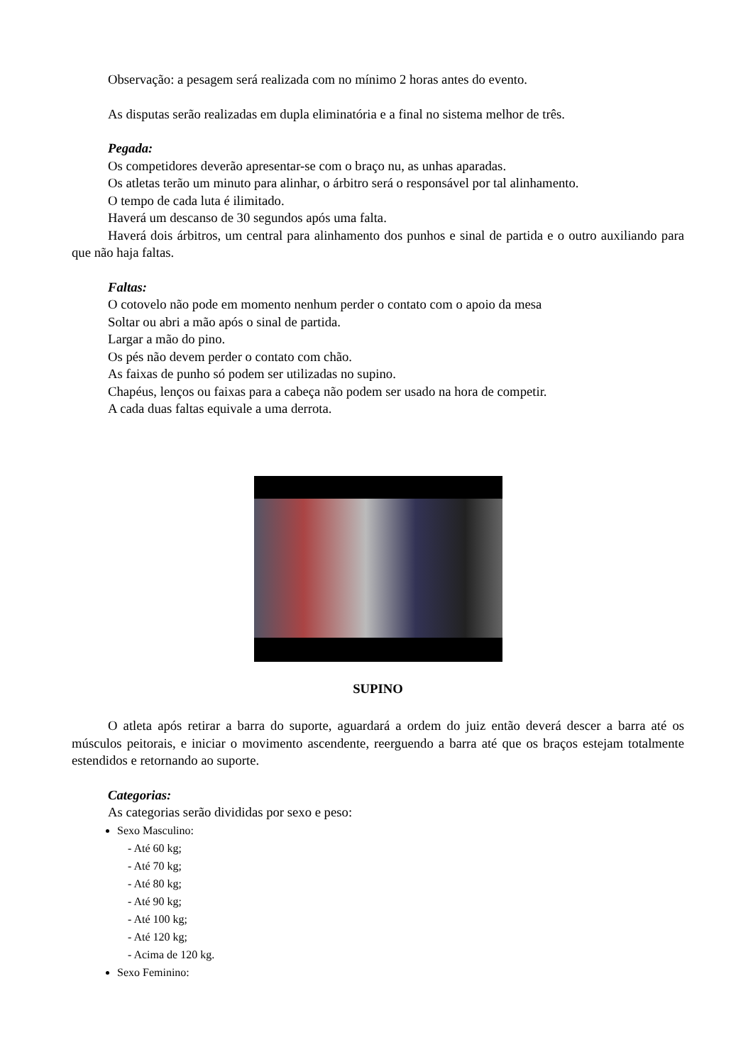Observação: a pesagem será realizada com no mínimo 2 horas antes do evento.
As disputas serão realizadas em dupla eliminatória e a final no sistema melhor de três.
Pegada:
Os competidores deverão apresentar-se com o braço nu, as unhas aparadas.
Os atletas terão um minuto para alinhar, o árbitro será o responsável por tal alinhamento.
O tempo de cada luta é ilimitado.
Haverá um descanso de 30 segundos após uma falta.
Haverá dois árbitros, um central para alinhamento dos punhos e sinal de partida e o outro auxiliando para que não haja faltas.
Faltas:
O cotovelo não pode em momento nenhum perder o contato com o apoio da mesa
Soltar ou abri a mão após o sinal de partida.
Largar a mão do pino.
Os pés não devem perder o contato com chão.
As faixas de punho só podem ser utilizadas no supino.
Chapéus, lenços ou faixas para a cabeça não podem ser usado na hora de competir.
A cada duas faltas equivale a uma derrota.
SUPINO
O atleta após retirar a barra do suporte, aguardará a ordem do juiz então deverá descer a barra até os músculos peitorais, e iniciar o movimento ascendente, reerguendo a barra até que os braços estejam totalmente estendidos e retornando ao suporte.
Categorias:
As categorias serão divididas por sexo e peso:
Sexo Masculino:
- Até 60 kg;
- Até 70 kg;
- Até 80 kg;
- Até 90 kg;
- Até 100 kg;
- Até 120 kg;
- Acima de 120 kg.
Sexo Feminino: